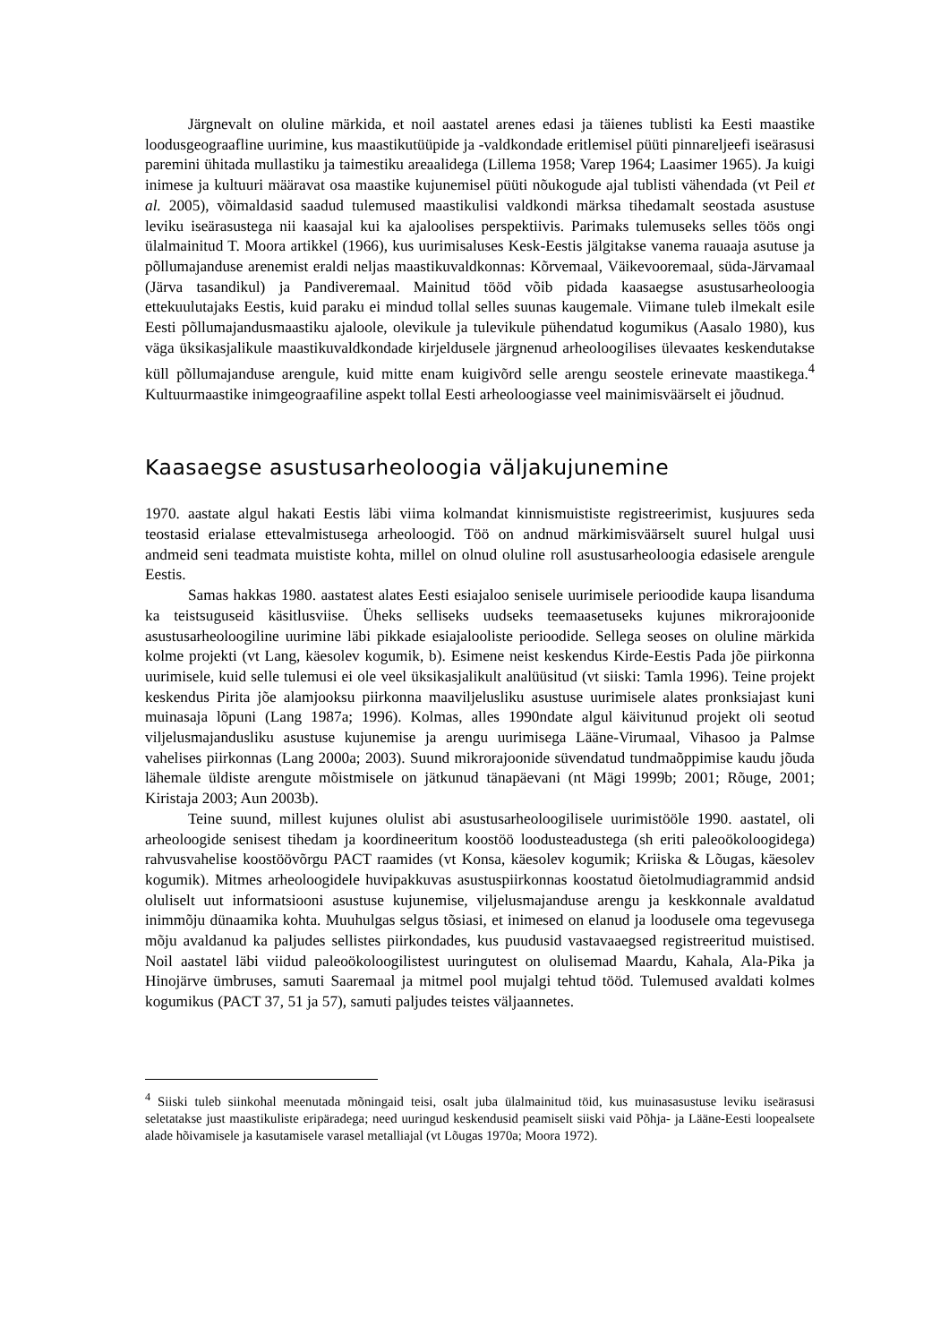Järgnevalt on oluline märkida, et noil aastatel arenes edasi ja täienes tublisti ka Eesti maastike loodusgeograafline uurimine, kus maastikutüüpide ja -valdkondade eritlemisel püüti pinnareljeefi iseärasusi paremini ühitada mullastiku ja taimestiku areaalidega (Lillema 1958; Varep 1964; Laasimer 1965). Ja kuigi inimese ja kultuuri määravat osa maastike kujunemisel püüti nõukogude ajal tublisti vähendada (vt Peil et al. 2005), võimaldasid saadud tulemused maastikulisi valdkondi märksa tihedamalt seostada asustuse leviku iseärasustega nii kaasajal kui ka ajaloolises perspektiivis. Parimaks tulemuseks selles töös ongi ülalmainitud T. Moora artikkel (1966), kus uurimisaluses Kesk-Eestis jälgitakse vanema rauaaja asutuse ja põllumajanduse arenemist eraldi neljas maastikuvaldkonnas: Kõrvemaal, Väikevooremaal, süda-Järvamaal (Järva tasandikul) ja Pandiveremaal. Mainitud tööd võib pidada kaasaegse asustusarheoloogia ettekuulutajaks Eestis, kuid paraku ei mindud tollal selles suunas kaugemale. Viimane tuleb ilmekalt esile Eesti põllumajandusmaastiku ajaloole, olevikule ja tulevikule pühendatud kogumikus (Aasalo 1980), kus väga üksikasjalikule maastikuvaldkondade kirjeldusele järgnenud arheoloogilises ülevaates keskendutakse küll põllumajanduse arengule, kuid mitte enam kuigivõrd selle arengu seostele erinevate maastikega.<sup>4</sup> Kultuurmaastike inimgeograafiline aspekt tollal Eesti arheoloogiasse veel mainimisväärselt ei jõudnud.
Kaasaegse asustusarheoloogia väljakujunemine
1970. aastate algul hakati Eestis läbi viima kolmandat kinnismuististe registreerimist, kusjuures seda teostasid erialase ettevalmistusega arheoloogid. Töö on andnud märkimisväärselt suurel hulgal uusi andmeid seni teadmata muististe kohta, millel on olnud oluline roll asustusarheoloogia edasisele arengule Eestis.
Samas hakkas 1980. aastatest alates Eesti esiajaloo senisele uurimisele perioodide kaupa lisanduma ka teistsuguseid käsitlusviise. Üheks selliseks uudseks teemaasetuseks kujunes mikrorajoonide asustusarheoloogiline uurimine läbi pikkade esiajalooliste perioodide. Sellega seoses on oluline märkida kolme projekti (vt Lang, käesolev kogumik, b). Esimene neist keskendus Kirde-Eestis Pada jõe piirkonna uurimisele, kuid selle tulemusi ei ole veel üksikasjalikult analüüsitud (vt siiski: Tamla 1996). Teine projekt keskendus Pirita jõe alamjooksu piirkonna maaviljelusliku asustuse uurimisele alates pronksiajast kuni muinasaja lõpuni (Lang 1987a; 1996). Kolmas, alles 1990ndate algul käivitunud projekt oli seotud viljelusmajandusliku asustuse kujunemise ja arengu uurimisega Lääne-Virumaal, Vihasoo ja Palmse vahelises piirkonnas (Lang 2000a; 2003). Suund mikrorajoonide süvendatud tundmaõppimise kaudu jõuda lähemale üldiste arengute mõistmisele on jätkunud tänapäevani (nt Mägi 1999b; 2001; Rõuge, 2001; Kiristaja 2003; Aun 2003b).
Teine suund, millest kujunes olulist abi asustusarheoloogilisele uurimistööle 1990. aastatel, oli arheoloogide senisest tihedam ja koordineeritum koostöö loodusteadustega (sh eriti paleoökoloogidega) rahvusvahelise koostöövõrgu PACT raamides (vt Konsa, käesolev kogumik; Kriiska & Lõugas, käesolev kogumik). Mitmes arheoloogidele huvipakkuvas asustuspiirkonnas koostatud õietolmudiagrammid andsid oluliselt uut informatsiooni asustuse kujunemise, viljelusmajanduse arengu ja keskkonnale avaldatud inimmõju dünaamika kohta. Muuhulgas selgus tõsiasi, et inimesed on elanud ja loodusele oma tegevusega mõju avaldanud ka paljudes sellistes piirkondades, kus puudusid vastavaaegsed registreeritud muistised. Noil aastatel läbi viidud paleoökoloogilistest uuringutest on olulisemad Maardu, Kahala, Ala-Pika ja Hinojärve ümbruses, samuti Saaremaal ja mitmel pool mujalgi tehtud tööd. Tulemused avaldati kolmes kogumikus (PACT 37, 51 ja 57), samuti paljudes teistes väljaannetes.
<sup>4</sup> Siiski tuleb siinkohal meenutada mõningaid teisi, osalt juba ülalmainitud töid, kus muinasasustuse leviku iseärasusi seletatakse just maastikuliste eripäradega; need uuringud keskendusid peamiselt siiski vaid Põhja- ja Lääne-Eesti loopealsete alade hõivamisele ja kasutamisele varasel metalliajal (vt Lõugas 1970a; Moora 1972).